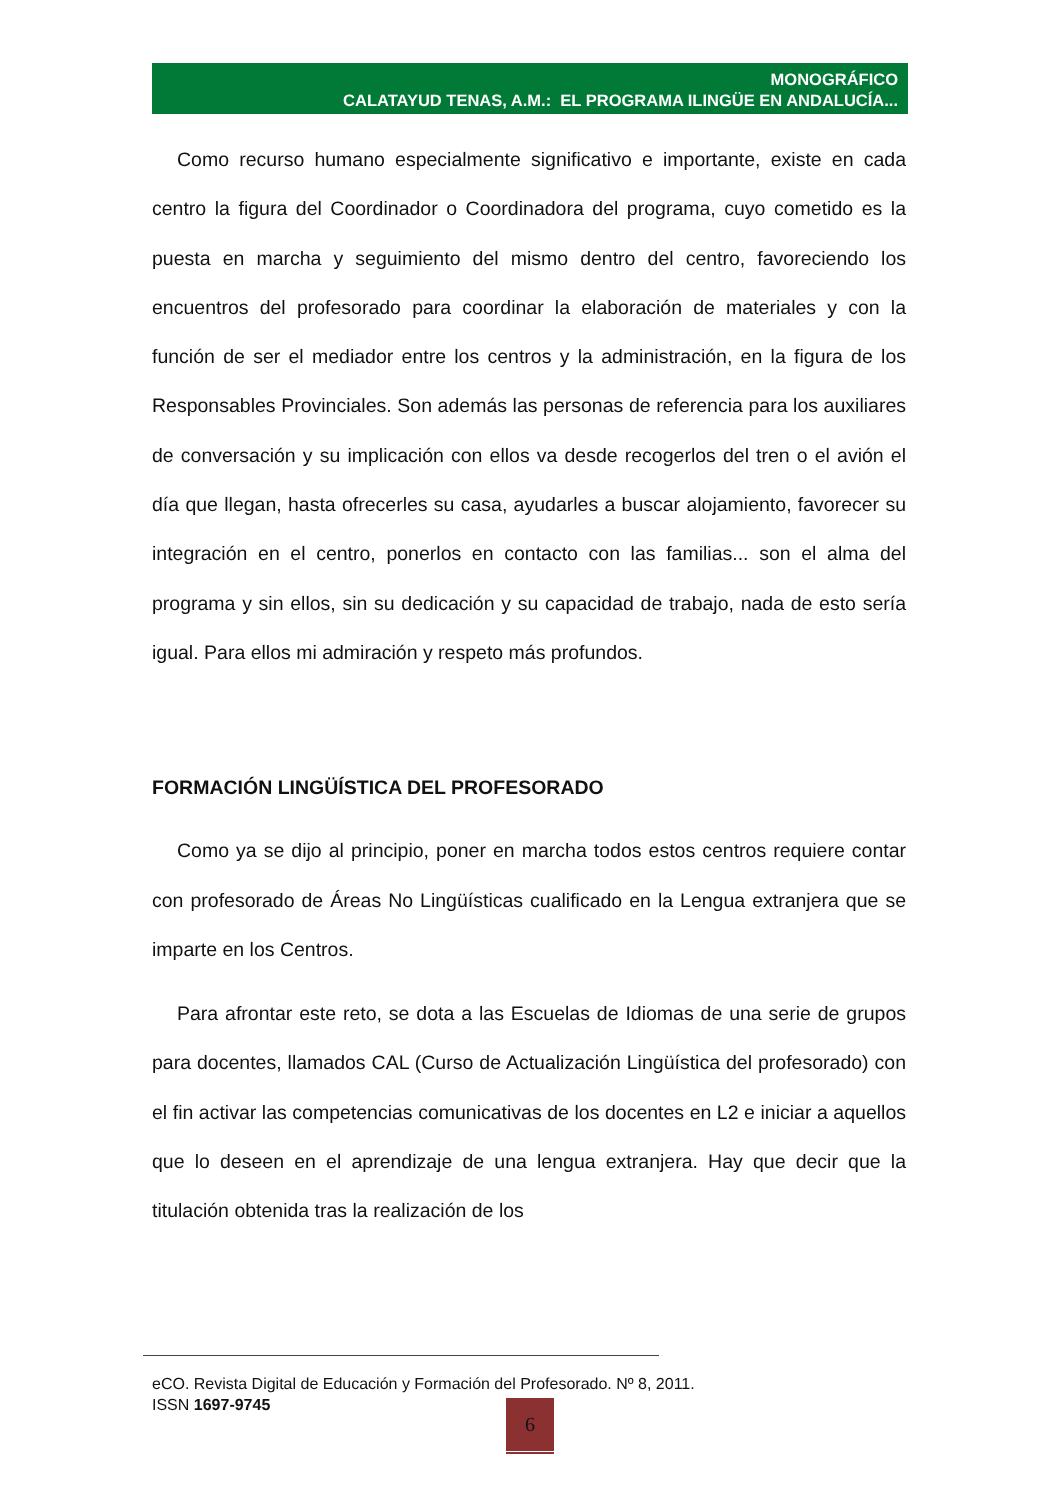MONOGRÁFICO
CALATAYUD TENAS, A.M.: EL PROGRAMA ILINGÜE EN ANDALUCÍA...
Como recurso humano especialmente significativo e importante, existe en cada centro la figura del Coordinador o Coordinadora del programa, cuyo cometido es la puesta en marcha y seguimiento del mismo dentro del centro, favoreciendo los encuentros del profesorado para coordinar la elaboración de materiales y con la función de ser el mediador entre los centros y la administración, en la figura de los Responsables Provinciales. Son además las personas de referencia para los auxiliares de conversación y su implicación con ellos va desde recogerlos del tren o el avión el día que llegan, hasta ofrecerles su casa, ayudarles a buscar alojamiento, favorecer su integración en el centro, ponerlos en contacto con las familias... son el alma del programa y sin ellos, sin su dedicación y su capacidad de trabajo, nada de esto sería igual. Para ellos mi admiración y respeto más profundos.
FORMACIÓN LINGÜÍSTICA DEL PROFESORADO
Como ya se dijo al principio, poner en marcha todos estos centros requiere contar con profesorado de Áreas No Lingüísticas cualificado en la Lengua extranjera que se imparte en los Centros.
Para afrontar este reto, se dota a las Escuelas de Idiomas de una serie de grupos para docentes, llamados CAL (Curso de Actualización Lingüística del profesorado) con el fin activar las competencias comunicativas de los docentes en L2 e iniciar a aquellos que lo deseen en el aprendizaje de una lengua extranjera. Hay que decir que la titulación obtenida tras la realización de los
eCO. Revista Digital de Educación y Formación del Profesorado. Nº 8, 2011.
ISSN 1697-9745
6